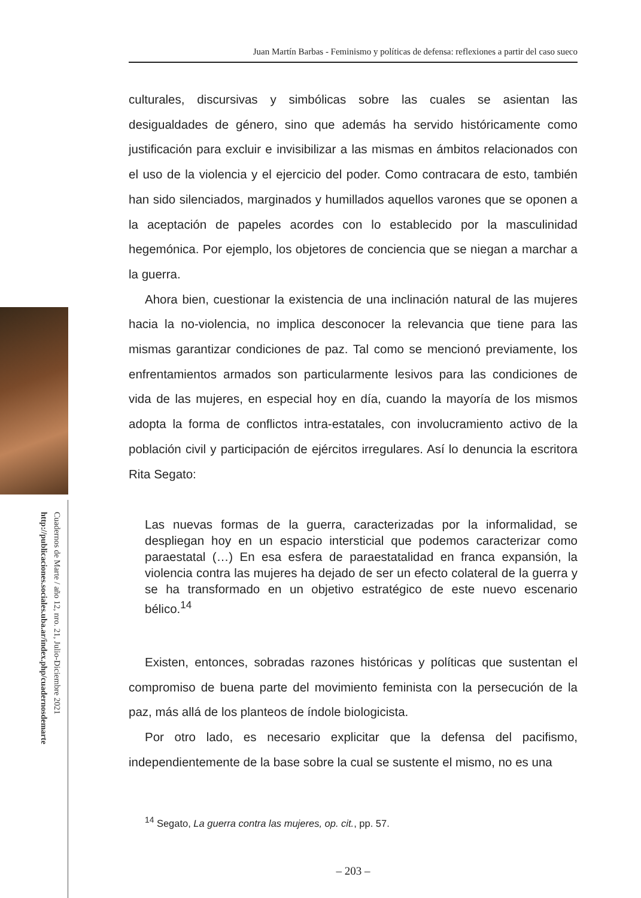Cuadernos de Marte / año 12, nro. 21, Julio-Diciembre 2021
http://publicaciones.sociales.uba.ar/index.php/cuadernosdemarte
Juan Martín Barbas - Feminismo y políticas de defensa: reflexiones a partir del caso sueco
culturales, discursivas y simbólicas sobre las cuales se asientan las desigualdades de género, sino que además ha servido históricamente como justificación para excluir e invisibilizar a las mismas en ámbitos relacionados con el uso de la violencia y el ejercicio del poder. Como contracara de esto, también han sido silenciados, marginados y humillados aquellos varones que se oponen a la aceptación de papeles acordes con lo establecido por la masculinidad hegemónica. Por ejemplo, los objetores de conciencia que se niegan a marchar a la guerra.
Ahora bien, cuestionar la existencia de una inclinación natural de las mujeres hacia la no-violencia, no implica desconocer la relevancia que tiene para las mismas garantizar condiciones de paz. Tal como se mencionó previamente, los enfrentamientos armados son particularmente lesivos para las condiciones de vida de las mujeres, en especial hoy en día, cuando la mayoría de los mismos adopta la forma de conflictos intra-estatales, con involucramiento activo de la población civil y participación de ejércitos irregulares. Así lo denuncia la escritora Rita Segato:
Las nuevas formas de la guerra, caracterizadas por la informalidad, se despliegan hoy en un espacio intersticial que podemos caracterizar como paraestatal (…) En esa esfera de paraestatalidad en franca expansión, la violencia contra las mujeres ha dejado de ser un efecto colateral de la guerra y se ha transformado en un objetivo estratégico de este nuevo escenario bélico.<sup>14</sup>
Existen, entonces, sobradas razones históricas y políticas que sustentan el compromiso de buena parte del movimiento feminista con la persecución de la paz, más allá de los planteos de índole biologicista.
Por otro lado, es necesario explicitar que la defensa del pacifismo, independientemente de la base sobre la cual se sustente el mismo, no es una
<sup>14</sup> Segato, La guerra contra las mujeres, op. cit., pp. 57.
– 203 –